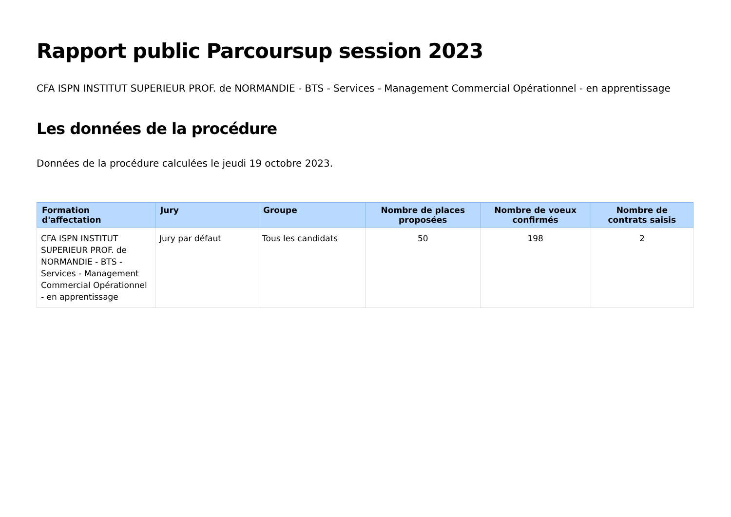Rapport public Parcoursup session 2023
CFA ISPN INSTITUT SUPERIEUR PROF. de NORMANDIE - BTS - Services - Management Commercial Opérationnel - en apprentissage
Les données de la procédure
Données de la procédure calculées le jeudi 19 octobre 2023.
| Formation d'affectation | Jury | Groupe | Nombre de places proposées | Nombre de voeux confirmés | Nombre de contrats saisis |
| --- | --- | --- | --- | --- | --- |
| CFA ISPN INSTITUT SUPERIEUR PROF. de NORMANDIE - BTS - Services - Management Commercial Opérationnel - en apprentissage | Jury par défaut | Tous les candidats | 50 | 198 | 2 |